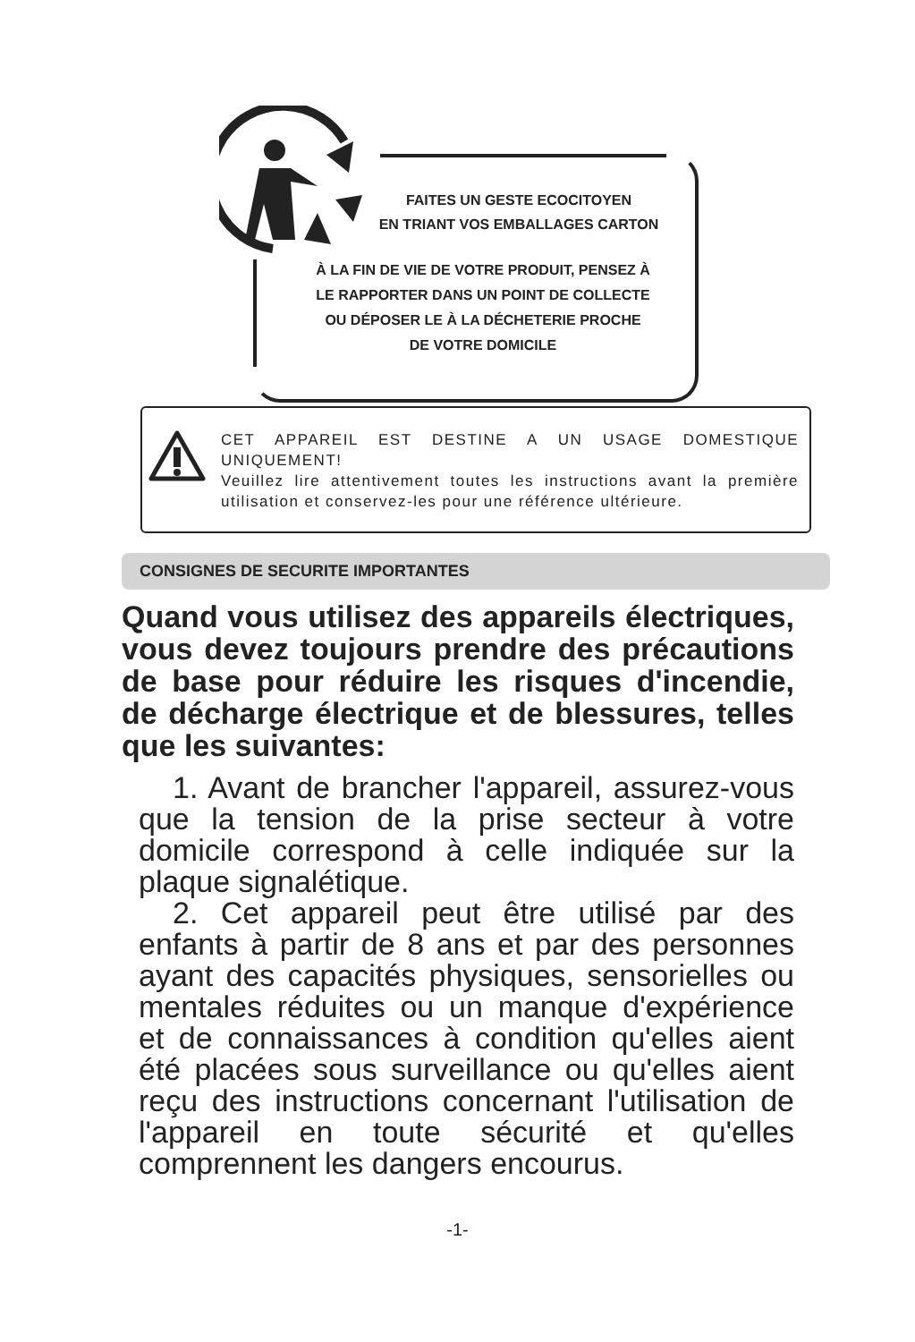FAITES UN GESTE ECOCITOYEN
EN TRIANT VOS EMBALLAGES CARTON
À LA FIN DE VIE DE VOTRE PRODUIT, PENSEZ À
LE RAPPORTER DANS UN POINT DE COLLECTE
OU DÉPOSER LE À LA DÉCHETERIE PROCHE
DE VOTRE DOMICILE
CET APPAREIL EST DESTINE A UN USAGE DOMESTIQUE UNIQUEMENT!
Veuillez lire attentivement toutes les instructions avant la première utilisation et conservez-les pour une référence ultérieure.
CONSIGNES DE SECURITE IMPORTANTES
Quand vous utilisez des appareils électriques, vous devez toujours prendre des précautions de base pour réduire les risques d'incendie, de décharge électrique et de blessures, telles que les suivantes:
1. Avant de brancher l'appareil, assurez-vous que la tension de la prise secteur à votre domicile correspond à celle indiquée sur la plaque signalétique.
2. Cet appareil peut être utilisé par des enfants à partir de 8 ans et par des personnes ayant des capacités physiques, sensorielles ou mentales réduites ou un manque d'expérience et de connaissances à condition qu'elles aient été placées sous surveillance ou qu'elles aient reçu des instructions concernant l'utilisation de l'appareil en toute sécurité et qu'elles comprennent les dangers encourus.
-1-